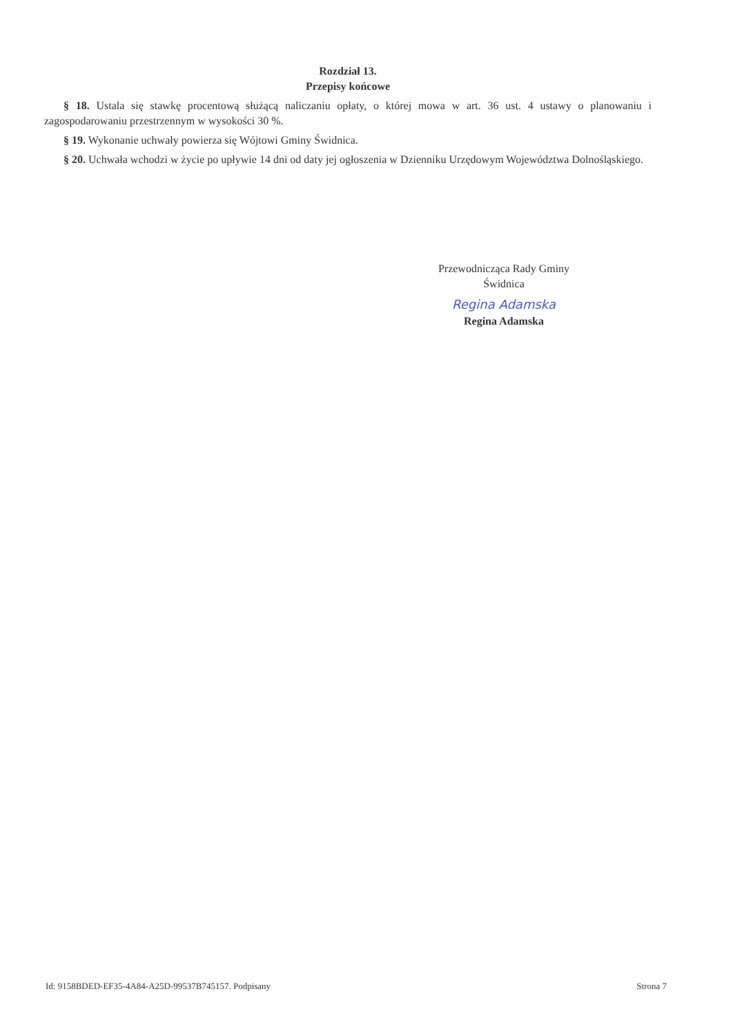Rozdział 13.
Przepisy końcowe
§ 18. Ustala się stawkę procentową służącą naliczaniu opłaty, o której mowa w art. 36 ust. 4 ustawy o planowaniu i zagospodarowaniu przestrzennym w wysokości 30 %.
§ 19. Wykonanie uchwały powierza się Wójtowi Gminy Świdnica.
§ 20. Uchwała wchodzi w życie po upływie 14 dni od daty jej ogłoszenia w Dzienniku Urzędowym Województwa Dolnośląskiego.
Przewodnicząca Rady Gminy
Świdnica
Regina Adamska
Regina Adamska
Id: 9158BDED-EF35-4A84-A25D-99537B745157. Podpisany Strona 7